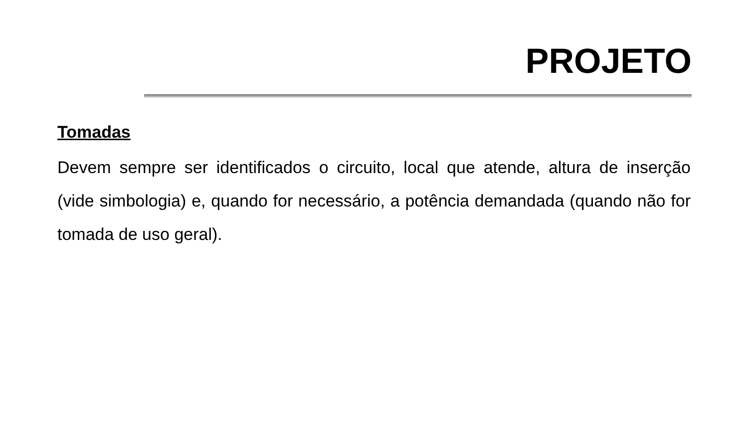PROJETO
Tomadas
Devem sempre ser identificados o circuito, local que atende, altura de inserção (vide simbologia) e, quando for necessário, a potência demandada (quando não for tomada de uso geral).